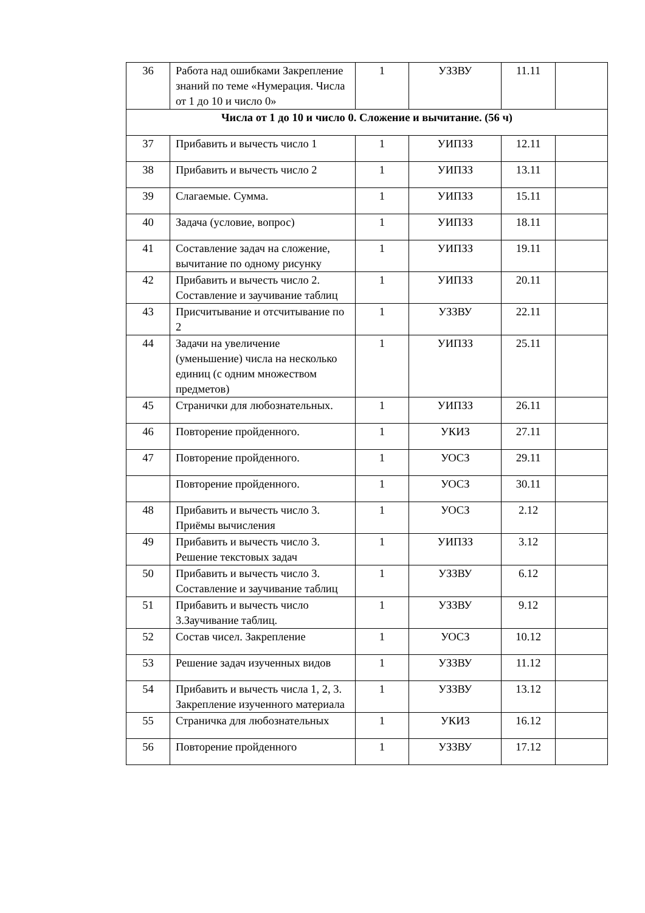| 36 | Работа над ошибками Закрепление знаний по теме «Нумерация. Числа от 1 до 10 и число 0» | 1 | УЗЗВУ | 11.11 | |
| Числа от 1 до 10 и число 0. Сложение и вычитание. (56 ч) | | | | | |
| 37 | Прибавить и вычесть число 1 | 1 | УИПЗЗ | 12.11 | |
| 38 | Прибавить и вычесть число 2 | 1 | УИПЗЗ | 13.11 | |
| 39 | Слагаемые. Сумма. | 1 | УИПЗЗ | 15.11 | |
| 40 | Задача (условие, вопрос) | 1 | УИПЗЗ | 18.11 | |
| 41 | Составление задач на сложение, вычитание по одному рисунку | 1 | УИПЗЗ | 19.11 | |
| 42 | Прибавить и вычесть число 2. Составление и заучивание таблиц | 1 | УИПЗЗ | 20.11 | |
| 43 | Присчитывание и отсчитывание по 2 | 1 | УЗЗВУ | 22.11 | |
| 44 | Задачи на увеличение (уменьшение) числа на несколько единиц (с одним множеством предметов) | 1 | УИПЗЗ | 25.11 | |
| 45 | Странички для любознательных. | 1 | УИПЗЗ | 26.11 | |
| 46 | Повторение пройденного. | 1 | УКИЗ | 27.11 | |
| 47 | Повторение пройденного. | 1 | УОСЗ | 29.11 | |
| | Повторение пройденного. | 1 | УОСЗ | 30.11 | |
| 48 | Прибавить и вычесть число 3. Приёмы вычисления | 1 | УОСЗ | 2.12 | |
| 49 | Прибавить и вычесть число 3. Решение текстовых задач | 1 | УИПЗЗ | 3.12 | |
| 50 | Прибавить и вычесть число 3. Составление и заучивание таблиц | 1 | УЗЗВУ | 6.12 | |
| 51 | Прибавить и вычесть число 3.Заучивание таблиц. | 1 | УЗЗВУ | 9.12 | |
| 52 | Состав чисел. Закрепление | 1 | УОСЗ | 10.12 | |
| 53 | Решение задач изученных видов | 1 | УЗЗВУ | 11.12 | |
| 54 | Прибавить и вычесть числа 1, 2, 3. Закрепление изученного материала | 1 | УЗЗВУ | 13.12 | |
| 55 | Страничка для любознательных | 1 | УКИЗ | 16.12 | |
| 56 | Повторение пройденного | 1 | УЗЗВУ | 17.12 | |